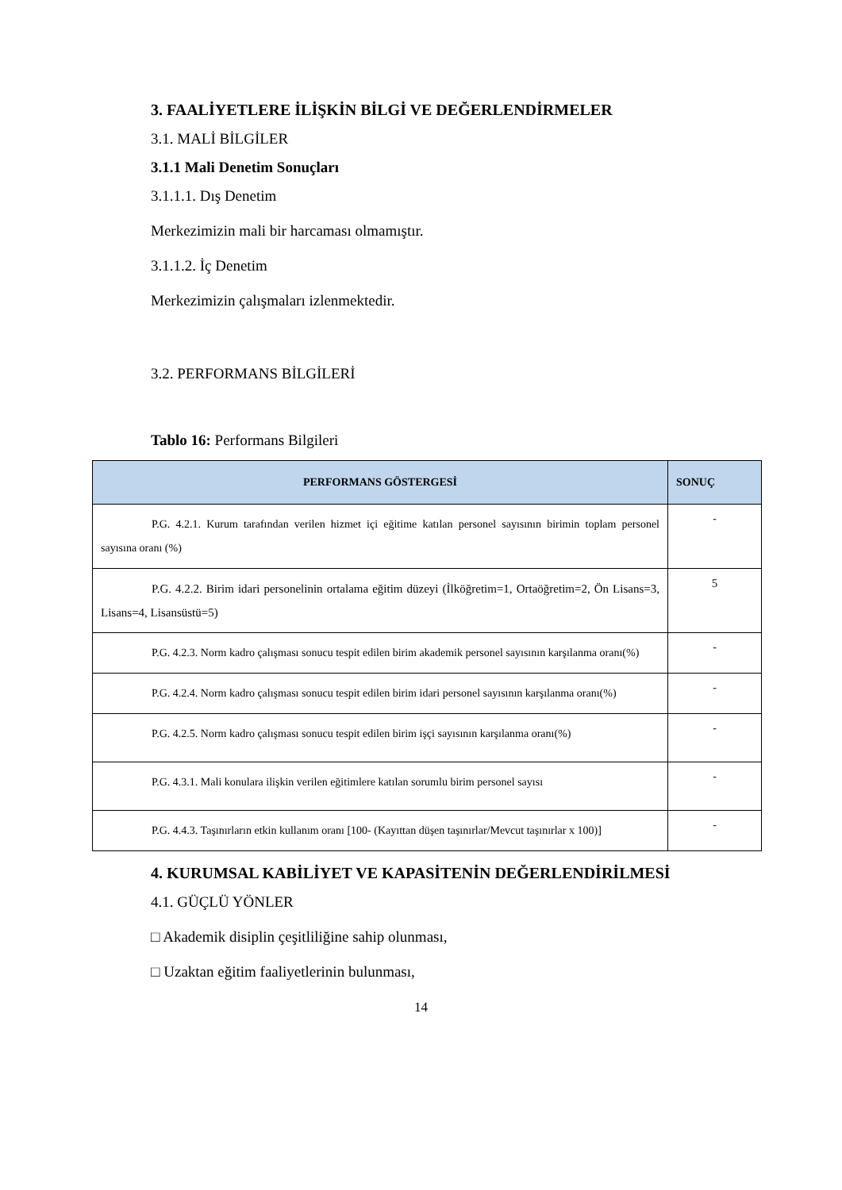3. FAALİYETLERE İLİŞKİN BİLGİ VE DEĞERLENDİRMELER
3.1. MALİ BİLGİLER
3.1.1 Mali Denetim Sonuçları
3.1.1.1. Dış Denetim
Merkezimizin mali bir harcaması olmamıştır.
3.1.1.2. İç Denetim
Merkezimizin çalışmaları izlenmektedir.
3.2. PERFORMANS BİLGİLERİ
Tablo 16: Performans Bilgileri
| PERFORMANS GÖSTERGESİ | SONUÇ |
| --- | --- |
| P.G. 4.2.1. Kurum tarafından verilen hizmet içi eğitime katılan personel sayısının birimin toplam personel sayısına oranı (%) | - |
| P.G. 4.2.2. Birim idari personelinin ortalama eğitim düzeyi (İlköğretim=1, Ortaöğretim=2, Ön Lisans=3, Lisans=4, Lisansüstü=5) | 5 |
| P.G. 4.2.3. Norm kadro çalışması sonucu tespit edilen birim akademik personel sayısının karşılanma oranı(%) | - |
| P.G. 4.2.4. Norm kadro çalışması sonucu tespit edilen birim idari personel sayısının karşılanma oranı(%) | - |
| P.G. 4.2.5. Norm kadro çalışması sonucu tespit edilen birim işçi sayısının karşılanma oranı(%) | - |
| P.G. 4.3.1. Mali konulara ilişkin verilen eğitimlere katılan sorumlu birim personel sayısı | - |
| P.G. 4.4.3. Taşınırların etkin kullanım oranı [100- (Kayıttan düşen taşınırlar/Mevcut taşınırlar x 100)] | - |
4. KURUMSAL KABİLİYET VE KAPASİTENİN DEĞERLENDİRİLMESİ
4.1. GÜÇLÜ YÖNLER
□ Akademik disiplin çeşitliliğine sahip olunması,
□ Uzaktan eğitim faaliyetlerinin bulunması,
14